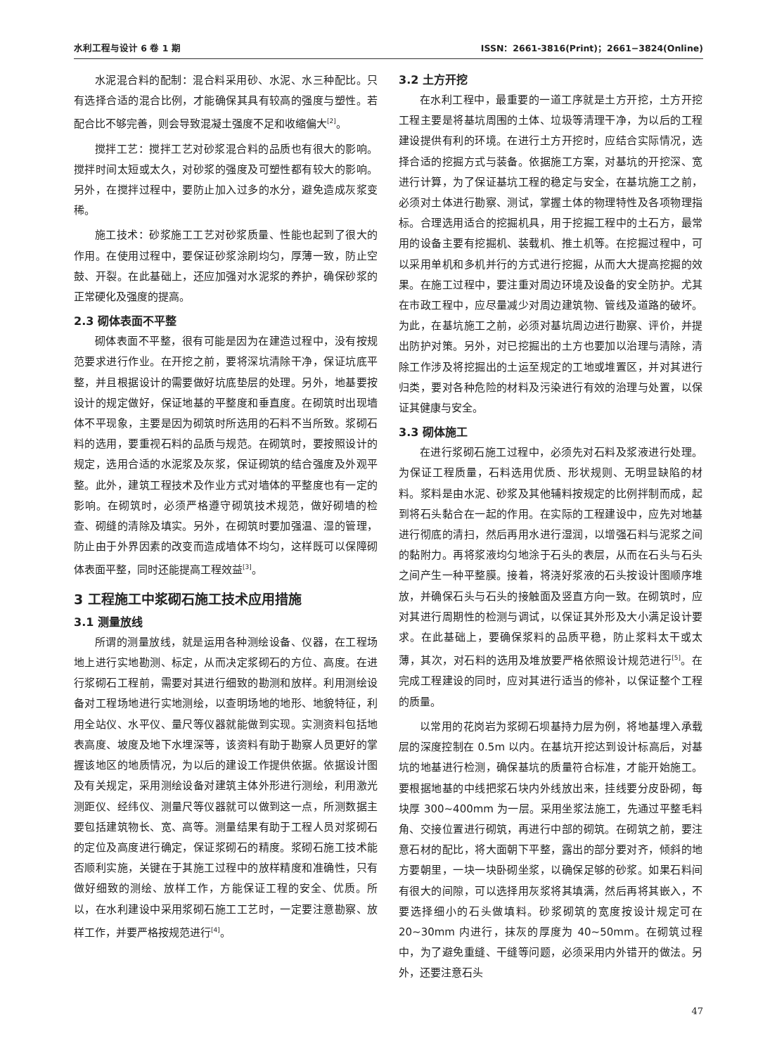水利工程与设计 6 卷 1 期 ISSN：2661-3816(Print)；2661−3824(Online)
水泥混合料的配制：混合料采用砂、水泥、水三种配比。只有选择合适的混合比例，才能确保其具有较高的强度与塑性。若配合比不够完善，则会导致混凝土强度不足和收缩偏大<sup>[2]</sup>。
搅拌工艺：搅拌工艺对砂浆混合料的品质也有很大的影响。搅拌时间太短或太久，对砂浆的强度及可塑性都有较大的影响。另外，在搅拌过程中，要防止加入过多的水分，避免造成灰浆变稀。
施工技术：砂浆施工工艺对砂浆质量、性能也起到了很大的作用。在使用过程中，要保证砂浆涂刷均匀，厚薄一致，防止空鼓、开裂。在此基础上，还应加强对水泥浆的养护，确保砂浆的正常硬化及强度的提高。
2.3 砌体表面不平整
砌体表面不平整，很有可能是因为在建造过程中，没有按规范要求进行作业。在开挖之前，要将深坑清除干净，保证坑底平整，并且根据设计的需要做好坑底垫层的处理。另外，地基要按设计的规定做好，保证地基的平整度和垂直度。在砌筑时出现墙体不平现象，主要是因为砌筑时所选用的石料不当所致。浆砌石料的选用，要重视石料的品质与规范。在砌筑时，要按照设计的规定，选用合适的水泥浆及灰浆，保证砌筑的结合强度及外观平整。此外，建筑工程技术及作业方式对墙体的平整度也有一定的影响。在砌筑时，必须严格遵守砌筑技术规范，做好砌墙的检查、砌缝的清除及填实。另外，在砌筑时要加强温、湿的管理，防止由于外界因素的改变而造成墙体不均匀，这样既可以保障砌体表面平整，同时还能提高工程效益<sup>[3]</sup>。
3 工程施工中浆砌石施工技术应用措施
3.1 测量放线
所谓的测量放线，就是运用各种测绘设备、仪器，在工程场地上进行实地勘测、标定，从而决定浆砌石的方位、高度。在进行浆砌石工程前，需要对其进行细致的勘测和放样。利用测绘设备对工程场地进行实地测绘，以查明场地的地形、地貌特征，利用全站仪、水平仪、量尺等仪器就能做到实现。实测资料包括地表高度、坡度及地下水埋深等，该资料有助于勘察人员更好的掌握该地区的地质情况，为以后的建设工作提供依据。依据设计图及有关规定，采用测绘设备对建筑主体外形进行测绘，利用激光测距仪、经纬仪、测量尺等仪器就可以做到这一点，所测数据主要包括建筑物长、宽、高等。测量结果有助于工程人员对浆砌石的定位及高度进行确定，保证浆砌石的精度。浆砌石施工技术能否顺利实施，关键在于其施工过程中的放样精度和准确性，只有做好细致的测绘、放样工作，方能保证工程的安全、优质。所以，在水利建设中采用浆砌石施工工艺时，一定要注意勘察、放样工作，并要严格按规范进行<sup>[4]</sup>。
3.2 土方开挖
在水利工程中，最重要的一道工序就是土方开挖，土方开挖工程主要是将基坑周围的土体、垃圾等清理干净，为以后的工程建设提供有利的环境。在进行土方开挖时，应结合实际情况，选择合适的挖掘方式与装备。依据施工方案，对基坑的开挖深、宽进行计算，为了保证基坑工程的稳定与安全，在基坑施工之前，必须对土体进行勘察、测试，掌握土体的物理特性及各项物理指标。合理选用适合的挖掘机具，用于挖掘工程中的土石方，最常用的设备主要有挖掘机、装载机、推土机等。在挖掘过程中，可以采用单机和多机并行的方式进行挖掘，从而大大提高挖掘的效果。在施工过程中，要注重对周边环境及设备的安全防护。尤其在市政工程中，应尽量减少对周边建筑物、管线及道路的破坏。为此，在基坑施工之前，必须对基坑周边进行勘察、评价，并提出防护对策。另外，对已挖掘出的土方也要加以治理与清除，清除工作涉及将挖掘出的土运至规定的工地或堆置区，并对其进行归类，要对各种危险的材料及污染进行有效的治理与处置，以保证其健康与安全。
3.3 砌体施工
在进行浆砌石施工过程中，必须先对石料及浆液进行处理。为保证工程质量，石料选用优质、形状规则、无明显缺陷的材料。浆料是由水泥、砂浆及其他辅料按规定的比例拌制而成，起到将石头黏合在一起的作用。在实际的工程建设中，应先对地基进行彻底的清扫，然后再用水进行湿润，以增强石料与泥浆之间的黏附力。再将浆液均匀地涂于石头的表层，从而在石头与石头之间产生一种平整膜。接着，将浇好浆液的石头按设计图顺序堆放，并确保石头与石头的接触面及竖直方向一致。在砌筑时，应对其进行周期性的检测与调试，以保证其外形及大小满足设计要求。在此基础上，要确保浆料的品质平稳，防止浆料太干或太薄，其次，对石料的选用及堆放要严格依照设计规范进行<sup>[5]</sup>。在完成工程建设的同时，应对其进行适当的修补，以保证整个工程的质量。
以常用的花岗岩为浆砌石坝基持力层为例，将地基埋入承载层的深度控制在 0.5m 以内。在基坑开挖达到设计标高后，对基坑的地基进行检测，确保基坑的质量符合标准，才能开始施工。要根据地基的中线把浆石块内外线放出来，挂线要分皮卧砌，每块厚 300~400mm 为一层。采用坐浆法施工，先通过平整毛料角、交接位置进行砌筑，再进行中部的砌筑。在砌筑之前，要注意石材的配比，将大面朝下平整，露出的部分要对齐，倾斜的地方要朝里，一块一块卧砌坐浆，以确保足够的砂浆。如果石料间有很大的间隙，可以选择用灰浆将其填满，然后再将其嵌入，不要选择细小的石头做填料。砂浆砌筑的宽度按设计规定可在 20~30mm 内进行，抹灰的厚度为 40~50mm。在砌筑过程中，为了避免重缝、干缝等问题，必须采用内外错开的做法。另外，还要注意石头
47